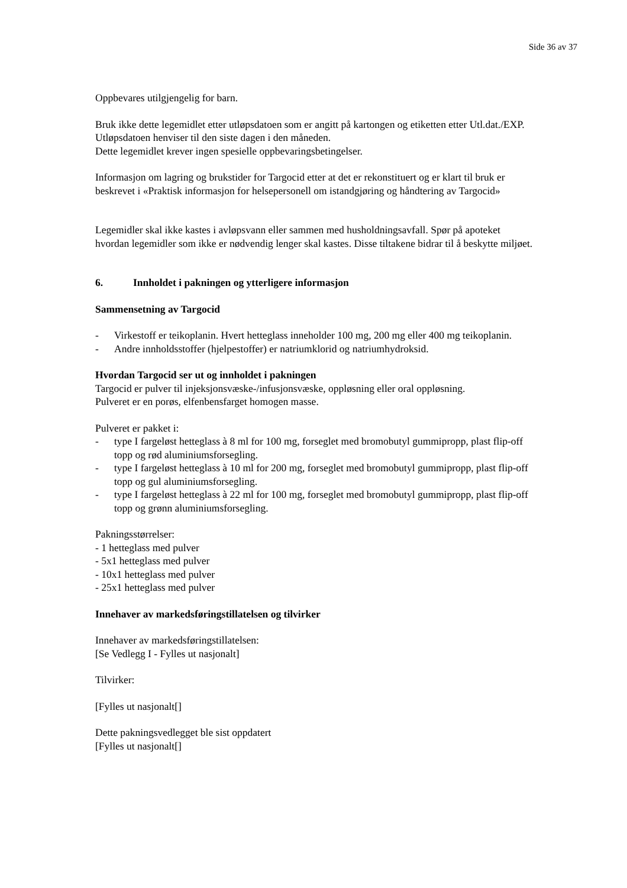Side 36 av 37
Oppbevares utilgjengelig for barn.
Bruk ikke dette legemidlet etter utløpsdatoen som er angitt på kartongen og etiketten etter Utl.dat./EXP. Utløpsdatoen henviser til den siste dagen i den måneden.
Dette legemidlet krever ingen spesielle oppbevaringsbetingelser.
Informasjon om lagring og brukstider for Targocid etter at det er rekonstituert og er klart til bruk er beskrevet i «Praktisk informasjon for helsepersonell om istandgjøring og håndtering av Targocid»
Legemidler skal ikke kastes i avløpsvann eller sammen med husholdningsavfall. Spør på apoteket hvordan legemidler som ikke er nødvendig lenger skal kastes. Disse tiltakene bidrar til å beskytte miljøet.
6. Innholdet i pakningen og ytterligere informasjon
Sammensetning av Targocid
- Virkestoff er teikoplanin. Hvert hetteglass inneholder 100 mg, 200 mg eller 400 mg teikoplanin.
- Andre innholdsstoffer (hjelpestoffer) er natriumklorid og natriumhydroksid.
Hvordan Targocid ser ut og innholdet i pakningen
Targocid er pulver til injeksjonsvæske-/infusjonsvæske, oppløsning eller oral oppløsning.
Pulveret er en porøs, elfenbensfarget homogen masse.
Pulveret er pakket i:
- type I fargeløst hetteglass à 8 ml for 100 mg, forseglet med bromobutyl gummipropp, plast flip-off topp og rød aluminiumsforsegling.
- type I fargeløst hetteglass à 10 ml for 200 mg, forseglet med bromobutyl gummipropp, plast flip-off topp og gul aluminiumsforsegling.
- type I fargeløst hetteglass à 22 ml for 100 mg, forseglet med bromobutyl gummipropp, plast flip-off topp og grønn aluminiumsforsegling.
Pakningsstørrelser:
- 1 hetteglass med pulver
- 5x1 hetteglass med pulver
- 10x1 hetteglass med pulver
- 25x1 hetteglass med pulver
Innehaver av markedsføringstillatelsen og tilvirker
Innehaver av markedsføringstillatelsen:
[Se Vedlegg I - Fylles ut nasjonalt]
Tilvirker:
[Fylles ut nasjonalt[]
Dette pakningsvedlegget ble sist oppdatert
[Fylles ut nasjonalt[]